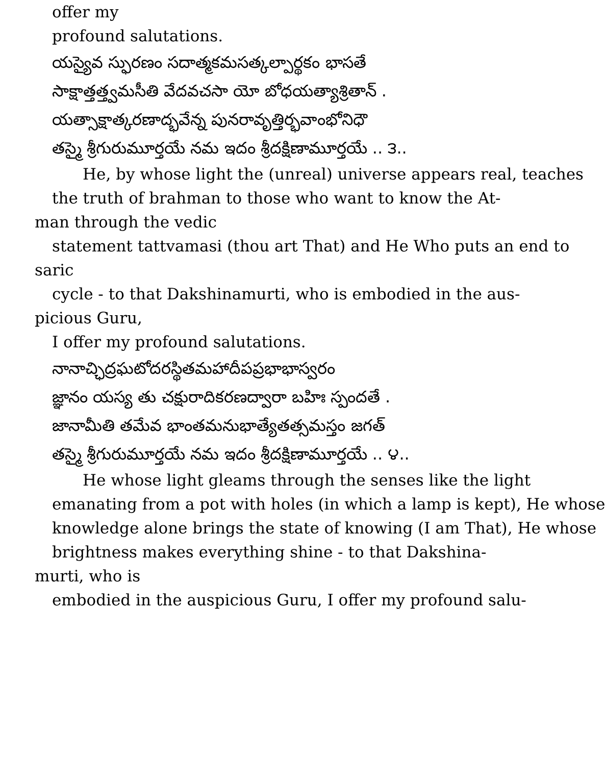offer my
profound salutations.
యస్యైవ స్ఫురణం సదాత్మకమసత్కల్పార్థకం భాసతే
సాక్షాత్తత్త్వమసీతి వేదవచసా యో బోధయత్యాశ్రితాన్ .
యత్సాక్షాత్కరణాద్భవేన్న పునరావృత్తిర్భవాంభోనిధౌ
తస్మై శ్రీగురుమూర్తయే నమ ఇదం శ్రీదక్షిణామూర్తయే .. ౩..
He, by whose light the (unreal) universe appears real, teaches
the truth of brahman to those who want to know the At-
man through the vedic
statement tattvamasi (thou art That) and He Who puts an end to
saric
cycle - to that Dakshinamurti, who is embodied in the aus-
picious Guru,
I offer my profound salutations.
నానాచ్ఛిద్రఘటోదరస్థితమహాదీపప్రభాభాస్వరం
జ్ఞానం యస్య తు చక్షురాదికరణద్వారా బహిః స్పందతే .
జానామీతి తమేవ భాంతమనుభాత్యేతత్సమస్తం జగత్
తస్మై శ్రీగురుమూర్తయే నమ ఇదం శ్రీదక్షిణామూర్తయే .. ౪..
He whose light gleams through the senses like the light
emanating from a pot with holes (in which a lamp is kept), He whose
knowledge alone brings the state of knowing (I am That), He whose
brightness makes everything shine - to that Dakshina-
murti, who is
embodied in the auspicious Guru, I offer my profound salu-